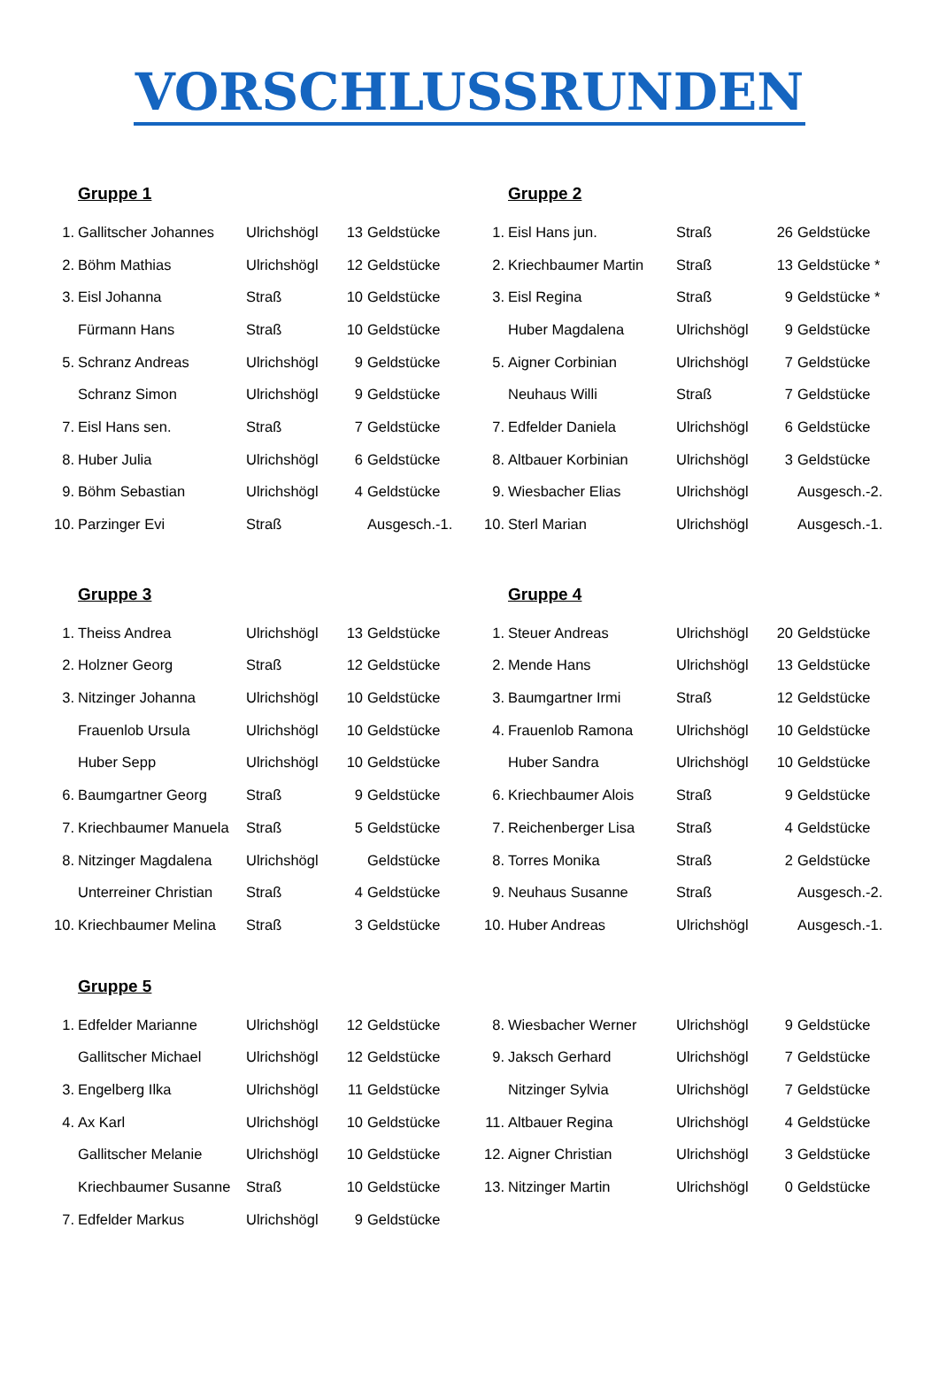VORSCHLUSSRUNDEN
Gruppe 1
| 1. | Gallitscher Johannes | Ulrichshögl | 13 | Geldstücke |
| 2. | Böhm Mathias | Ulrichshögl | 12 | Geldstücke |
| 3. | Eisl Johanna | Straß | 10 | Geldstücke |
| | Fürmann Hans | Straß | 10 | Geldstücke |
| 5. | Schranz Andreas | Ulrichshögl | 9 | Geldstücke |
| | Schranz Simon | Ulrichshögl | 9 | Geldstücke |
| 7. | Eisl Hans sen. | Straß | 7 | Geldstücke |
| 8. | Huber Julia | Ulrichshögl | 6 | Geldstücke |
| 9. | Böhm Sebastian | Ulrichshögl | 4 | Geldstücke |
| 10. | Parzinger Evi | Straß | | Ausgesch.-1. |
Gruppe 2
| 1. | Eisl Hans jun. | Straß | 26 | Geldstücke |
| 2. | Kriechbaumer Martin | Straß | 13 | Geldstücke * |
| 3. | Eisl Regina | Straß | 9 | Geldstücke * |
| | Huber Magdalena | Ulrichshögl | 9 | Geldstücke |
| 5. | Aigner Corbinian | Ulrichshögl | 7 | Geldstücke |
| | Neuhaus Willi | Straß | 7 | Geldstücke |
| 7. | Edfelder Daniela | Ulrichshögl | 6 | Geldstücke |
| 8. | Altbauer Korbinian | Ulrichshögl | 3 | Geldstücke |
| 9. | Wiesbacher Elias | Ulrichshögl | | Ausgesch.-2. |
| 10. | Sterl Marian | Ulrichshögl | | Ausgesch.-1. |
Gruppe 3
| 1. | Theiss Andrea | Ulrichshögl | 13 | Geldstücke |
| 2. | Holzner Georg | Straß | 12 | Geldstücke |
| 3. | Nitzinger Johanna | Ulrichshögl | 10 | Geldstücke |
| | Frauenlob Ursula | Ulrichshögl | 10 | Geldstücke |
| | Huber Sepp | Ulrichshögl | 10 | Geldstücke |
| 6. | Baumgartner Georg | Straß | 9 | Geldstücke |
| 7. | Kriechbaumer Manuela | Straß | 5 | Geldstücke |
| 8. | Nitzinger Magdalena | Ulrichshögl | | Geldstücke |
| | Unterreiner Christian | Straß | 4 | Geldstücke |
| 10. | Kriechbaumer Melina | Straß | 3 | Geldstücke |
Gruppe 4
| 1. | Steuer Andreas | Ulrichshögl | 20 | Geldstücke |
| 2. | Mende Hans | Ulrichshögl | 13 | Geldstücke |
| 3. | Baumgartner Irmi | Straß | 12 | Geldstücke |
| 4. | Frauenlob Ramona | Ulrichshögl | 10 | Geldstücke |
| | Huber Sandra | Ulrichshögl | 10 | Geldstücke |
| 6. | Kriechbaumer Alois | Straß | 9 | Geldstücke |
| 7. | Reichenberger Lisa | Straß | 4 | Geldstücke |
| 8. | Torres Monika | Straß | 2 | Geldstücke |
| 9. | Neuhaus Susanne | Straß | | Ausgesch.-2. |
| 10. | Huber Andreas | Ulrichshögl | | Ausgesch.-1. |
Gruppe 5
| 1. | Edfelder Marianne | Ulrichshögl | 12 | Geldstücke |
| | Gallitscher Michael | Ulrichshögl | 12 | Geldstücke |
| 3. | Engelberg Ilka | Ulrichshögl | 11 | Geldstücke |
| 4. | Ax Karl | Ulrichshögl | 10 | Geldstücke |
| | Gallitscher Melanie | Ulrichshögl | 10 | Geldstücke |
| | Kriechbaumer Susanne | Straß | 10 | Geldstücke |
| 7. | Edfelder Markus | Ulrichshögl | 9 | Geldstücke |
| 8. | Wiesbacher Werner | Ulrichshögl | 9 | Geldstücke |
| 9. | Jaksch Gerhard | Ulrichshögl | 7 | Geldstücke |
| | Nitzinger Sylvia | Ulrichshögl | 7 | Geldstücke |
| 11. | Altbauer Regina | Ulrichshögl | 4 | Geldstücke |
| 12. | Aigner Christian | Ulrichshögl | 3 | Geldstücke |
| 13. | Nitzinger Martin | Ulrichshögl | 0 | Geldstücke |